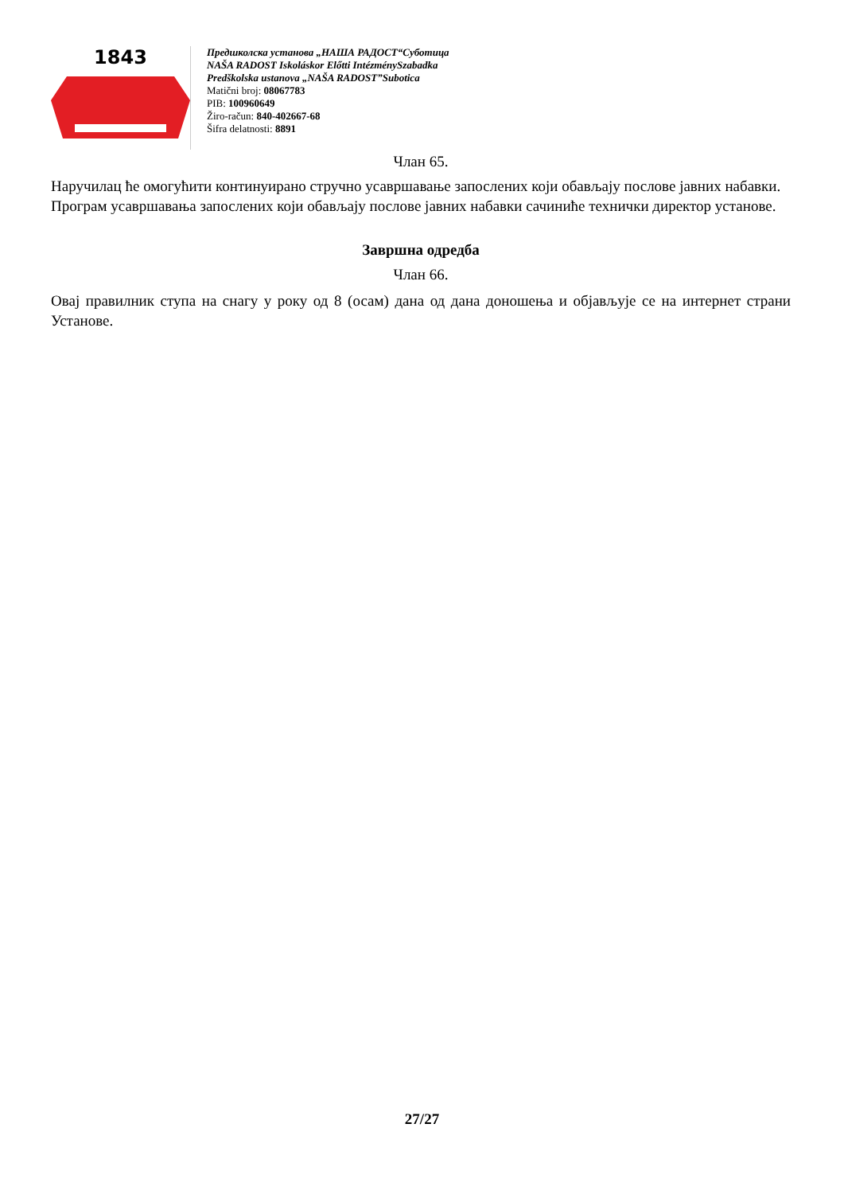1843
Предшколска установа „НАША РАДОСТ“Суботица
NAŠA RADOST Iskoláskor Előtti IntézménySzabadka
Predškolska ustanova „NAŠA RADOST”Subotica
Matični broj: 08067783
PIB: 100960649
Žiro-račun: 840-402667-68
Šifra delatnosti: 8891
Члан 65.
Наручилац ће омогућити континуирано стручно усавршавање запослених који обављају послове јавних набавки.
Програм усавршавања запослених који обављају послове јавних набавки сачиниће технички директор установе.
Завршна одредба
Члан 66.
Овај правилник ступа на снагу у року од 8 (осам) дана од дана доношења и објављује се на интернет страни Установе.
27/27